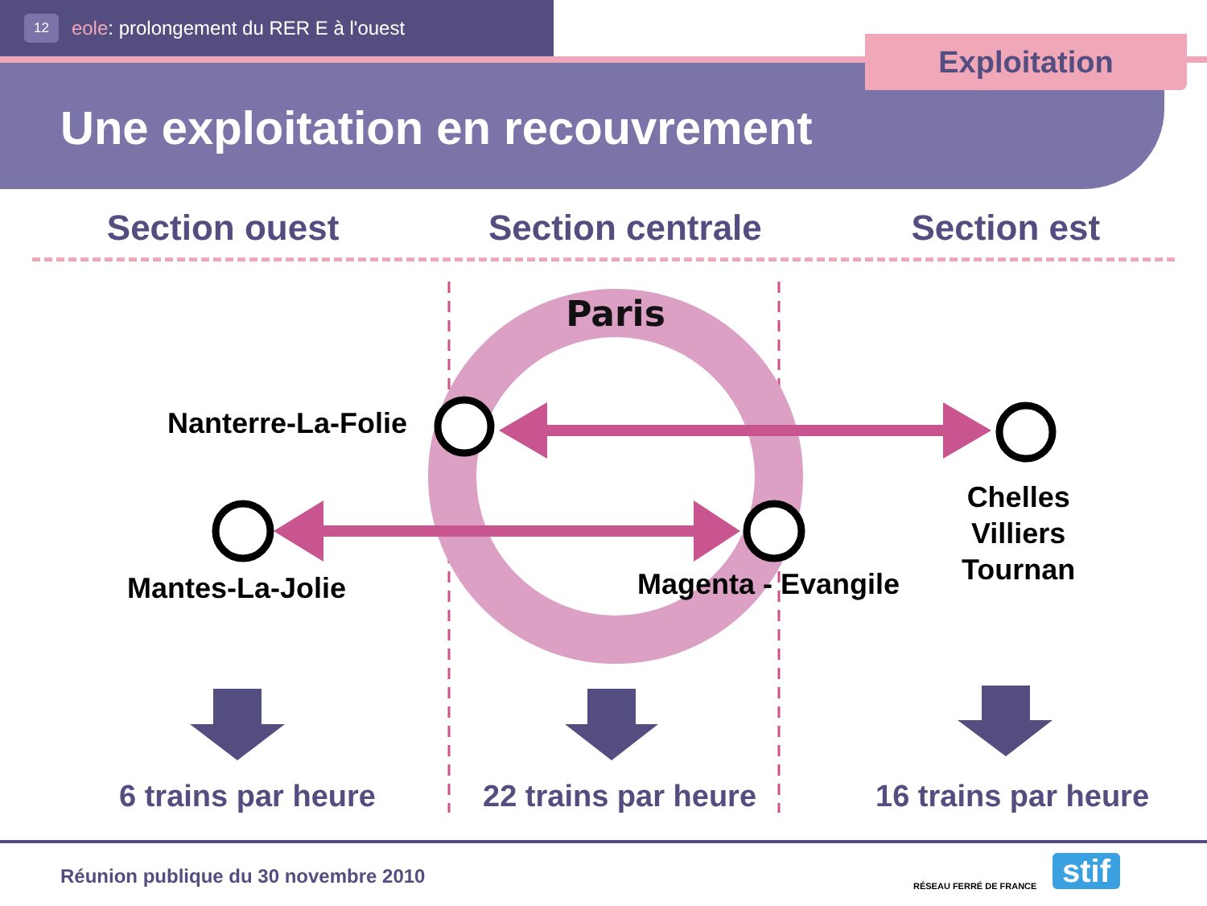12 eole: prolongement du RER E à l'ouest
Exploitation
Une exploitation en recouvrement
Section ouest Section centrale Section est
Paris
Nanterre-La-Folie
Mantes-La-Jolie Magenta - Evangile
Chelles
Villiers
Tournan
6 trains par heure 22 trains par heure 16 trains par heure
Réunion publique du 30 novembre 2010
RÉSEAU FERRÉ DE FRANCE stif